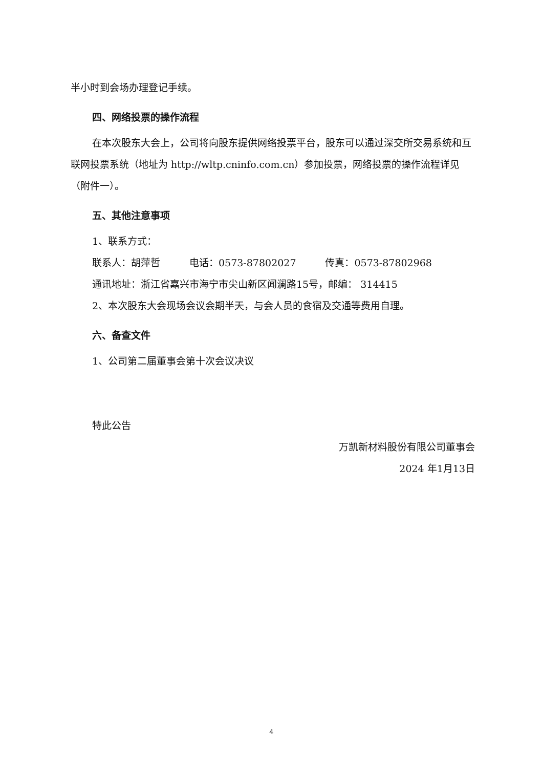半小时到会场办理登记手续。
四、网络投票的操作流程
在本次股东大会上，公司将向股东提供网络投票平台，股东可以通过深交所交易系统和互联网投票系统（地址为 http://wltp.cninfo.com.cn）参加投票，网络投票的操作流程详见（附件一）。
五、其他注意事项
1、联系方式：
联系人：胡萍哲　　　电话：0573-87802027　　　传真：0573-87802968
通讯地址：浙江省嘉兴市海宁市尖山新区闻澜路15号，邮编： 314415
2、本次股东大会现场会议会期半天，与会人员的食宿及交通等费用自理。
六、备查文件
1、公司第二届董事会第十次会议决议
特此公告
万凯新材料股份有限公司董事会
2024 年1月13日
4